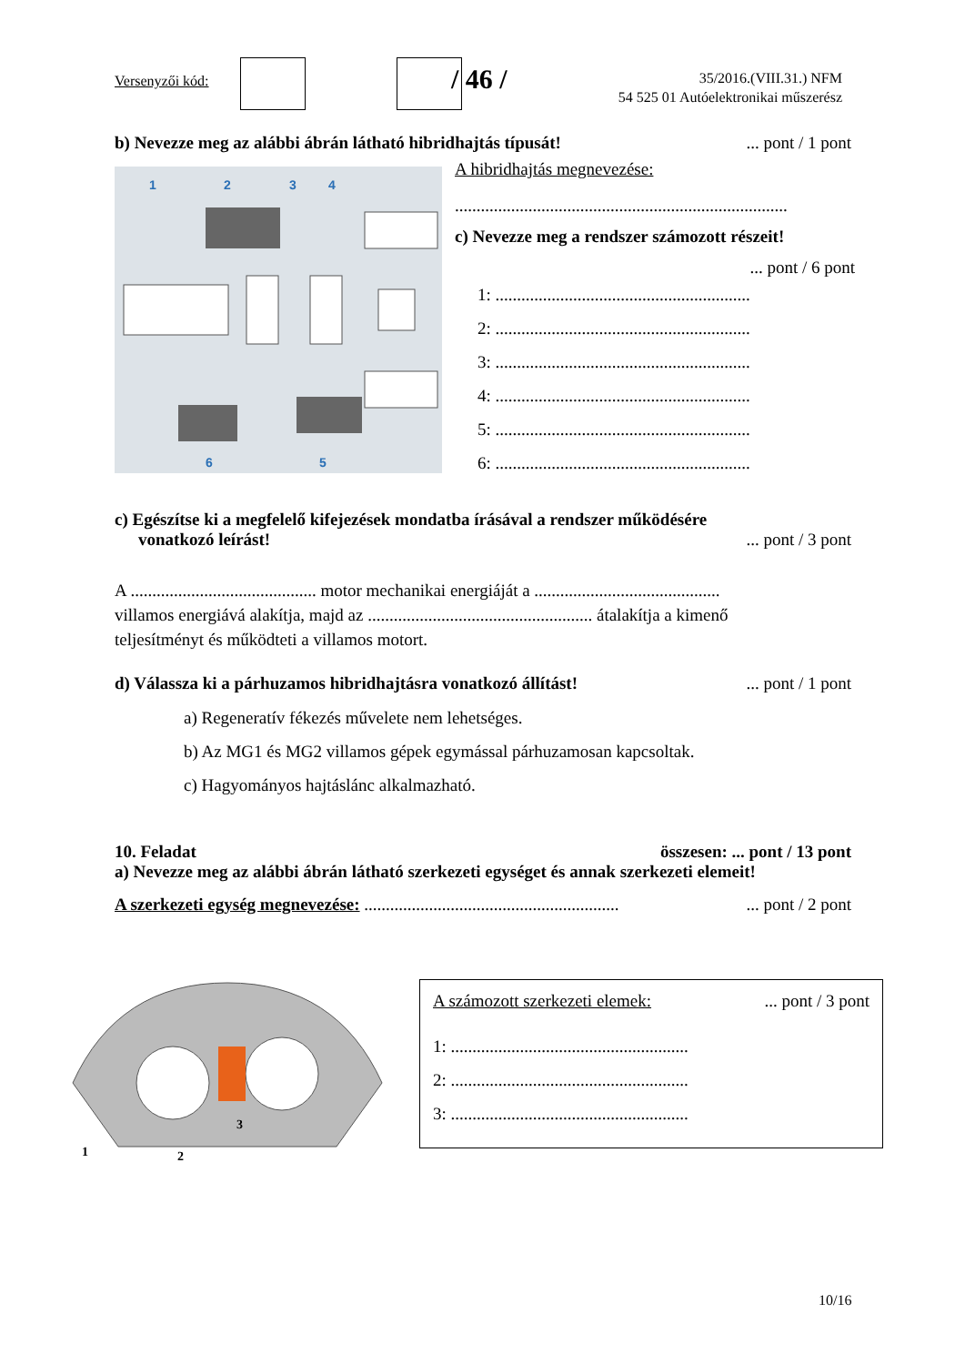Versenyzői kód: / 46 /
35/2016.(VIII.31.) NFM
54 525 01 Autóelektronikai műszerész
b) Nevezze meg az alábbi ábrán látható hibridhajtás típusát!... pont / 1 pont
1
2
3
4
6
5
A hibridhajtás megnevezése:
.............................................................................
c) Nevezze meg a rendszer számozott részeit!
... pont / 6 pont
1: ...........................................................
2: ...........................................................
3: ...........................................................
4: ...........................................................
5: ...........................................................
6: ...........................................................
c) Egészítse ki a megfelelő kifejezések mondatba írásával a rendszer működésére
vonatkozó leírást!... pont / 3 pont
A ........................................... motor mechanikai energiáját a ...........................................
villamos energiává alakítja, majd az .................................................... átalakítja a kimenő
teljesítményt és működteti a villamos motort.
d) Válassza ki a párhuzamos hibridhajtásra vonatkozó állítást!... pont / 1 pont
a) Regeneratív fékezés művelete nem lehetséges.
b) Az MG1 és MG2 villamos gépek egymással párhuzamosan kapcsoltak.
c) Hagyományos hajtáslánc alkalmazható.
10. Feladat összesen: ... pont / 13 pont
a) Nevezze meg az alábbi ábrán látható szerkezeti egységet és annak szerkezeti elemeit!
A szerkezeti egység megnevezése: .............................................................. pont / 2 pont
1
2
3
A számozott szerkezeti elemek:... pont / 3 pont
1: .......................................................
2: .......................................................
3: .......................................................
10/16